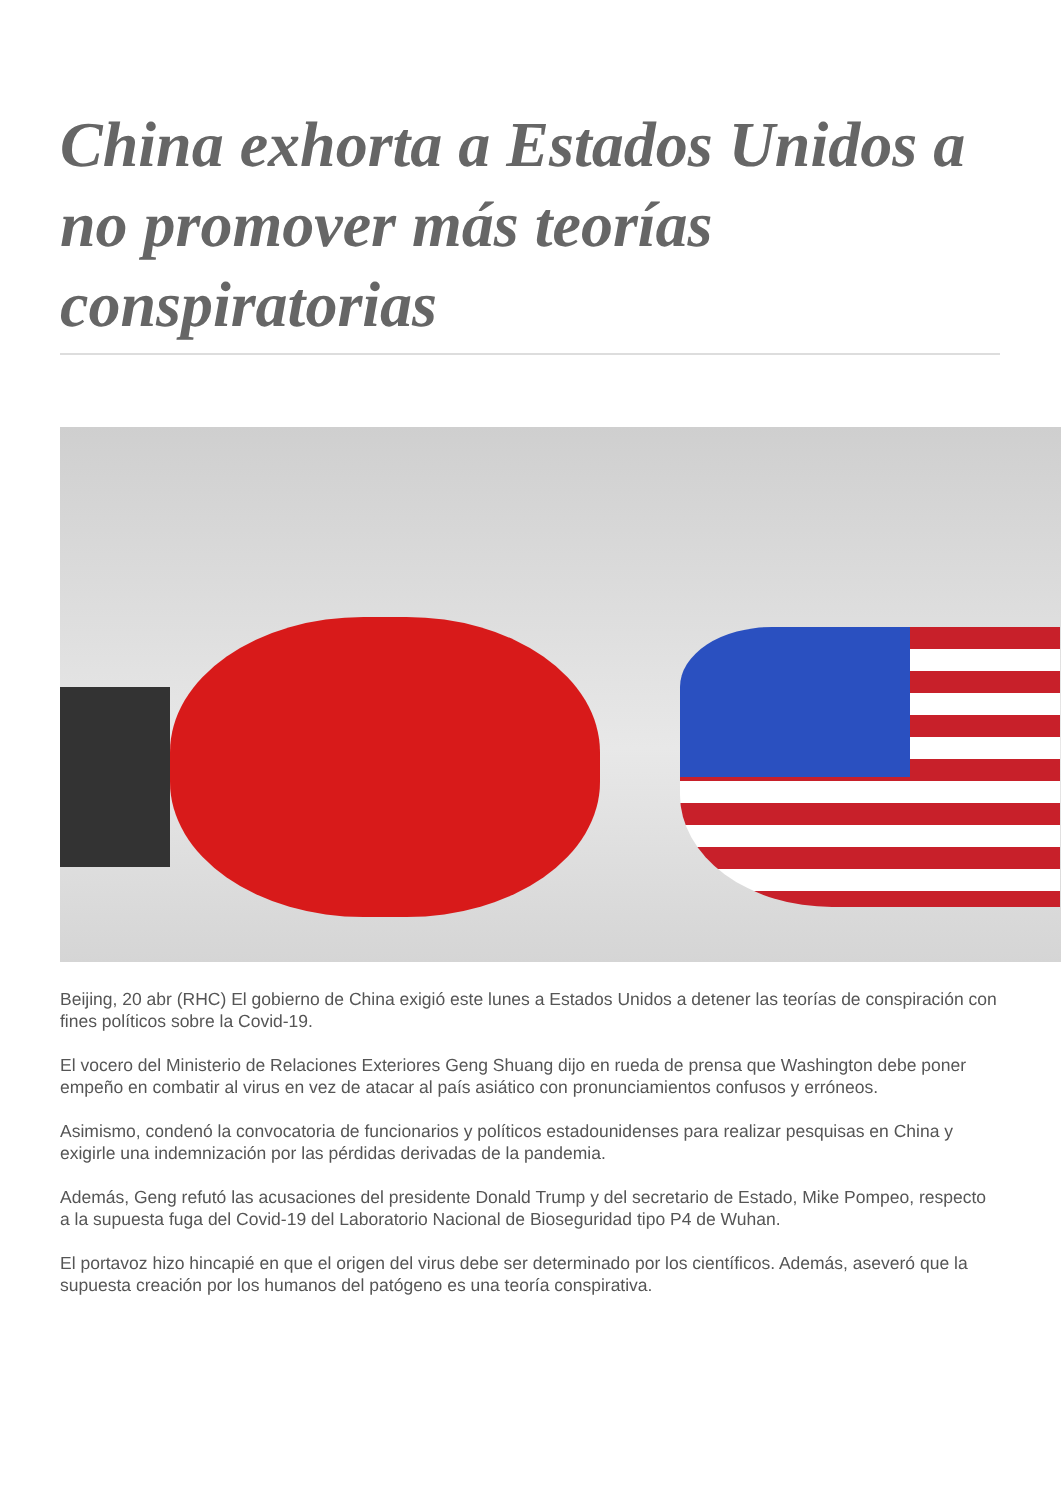China exhorta a Estados Unidos a no promover más teorías conspiratorias
Beijing, 20 abr (RHC) El gobierno de China exigió este lunes a Estados Unidos a detener las teorías de conspiración con fines políticos sobre la Covid-19.
El vocero del Ministerio de Relaciones Exteriores Geng Shuang dijo en rueda de prensa que Washington debe poner empeño en combatir al virus en vez de atacar al país asiático con pronunciamientos confusos y erróneos.
Asimismo, condenó la convocatoria de funcionarios y políticos estadounidenses para realizar pesquisas en China y exigirle una indemnización por las pérdidas derivadas de la pandemia.
Además, Geng refutó las acusaciones del presidente Donald Trump y del secretario de Estado, Mike Pompeo, respecto a la supuesta fuga del Covid-19 del Laboratorio Nacional de Bioseguridad tipo P4 de Wuhan.
El portavoz hizo hincapié en que el origen del virus debe ser determinado por los científicos. Además, aseveró que la supuesta creación por los humanos del patógeno es una teoría conspirativa.